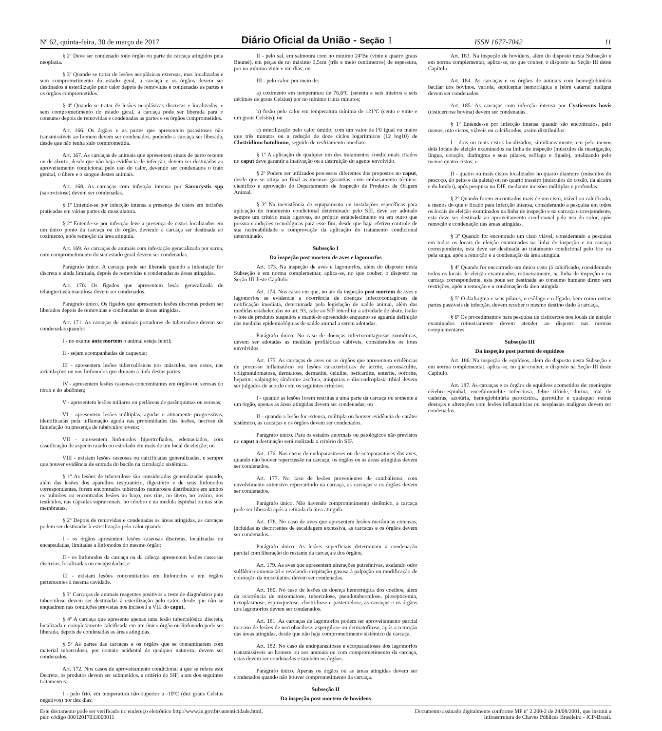Nº 62, quinta-feira, 30 de março de 2017 Diário Oficial da União - Seção 1 ISSN 1677-7042 11
§ 2º Deve ser condenado todo órgão ou parte de carcaça atingidos pela neoplasia.
§ 3º Quando se tratar de lesões neoplásicas extensas, mas localizadas e sem comprometimento do estado geral, a carcaça e os órgãos devem ser destinados à esterilização pelo calor depois de removidas e condenadas as partes e os órgãos comprometidos.
§ 4º Quando se tratar de lesões neoplásicas discretas e localizadas, e sem comprometimento do estado geral, a carcaça pode ser liberada para o consumo depois de removidas e condenadas as partes e os órgãos comprometidos.
Art. 166. Os órgãos e as partes que apresentem parasitoses não transmissíveis ao homem devem ser condenados, podendo a carcaça ser liberada, desde que não tenha sido comprometida.
Art. 167. As carcaças de animais que apresentem sinais de parto recente ou de aborto, desde que não haja evidência de infecção, devem ser destinadas ao aproveitamento condicional pelo uso do calor, devendo ser condenados o trato genital, o úbere e o sangue destes animais.
Art. 168. As carcaças com infecção intensa por Sarcocystis spp (sarcocistose) devem ser condenadas.
§ 1º Entende-se por infecção intensa a presença de cistos em incisões praticadas em várias partes da musculatura.
§ 2º Entende-se por infecção leve a presença de cistos localizados em um único ponto da carcaça ou do órgão, devendo a carcaça ser destinada ao cozimento, após remoção da área atingida.
Art. 169. As carcaças de animais com infestação generalizada por sarna, com comprometimento do seu estado geral devem ser condenadas.
Parágrafo único. A carcaça pode ser liberada quando a infestação for discreta e ainda limitada, depois de removidas e condenadas as áreas atingidas.
Art. 170. Os fígados que apresentem lesão generalizada de telangiectasia maculosa devem ser condenados.
Parágrafo único. Os fígados que apresentem lesões discretas podem ser liberados depois de removidas e condenadas as áreas atingidas.
Art. 171. As carcaças de animais portadores de tuberculose devem ser condenadas quando:
I - no exame ante mortem o animal esteja febril;
II - sejam acompanhadas de caquexia;
III - apresentem lesões tuberculósicas nos músculos, nos ossos, nas articulações ou nos linfonodos que drenam a linfa destas partes;
IV - apresentem lesões caseosas concomitantes em órgãos ou serosas do tórax e do abdômen;
V - apresentem lesões miliares ou perláceas de parênquimas ou serosas;
VI - apresentem lesões múltiplas, agudas e ativamente progressivas, identificadas pela inflamação aguda nas proximidades das lesões, necrose de liquefação ou presença de tubérculos jovens;
VII - apresentem linfonodos hipertrofiados, edemaciados, com caseificação de aspecto raiado ou estrelado em mais de um local de eleição; ou
VIII - existam lesões caseosas ou calcificadas generalizadas, e sempre que houver evidência de entrada do bacilo na circulação sistêmica.
§ 1º As lesões de tuberculose são consideradas generalizadas quando, além das lesões dos aparelhos respiratório, digestório e de seus linfonodos correspondentes, forem encontrados tubérculos numerosos distribuídos em ambos os pulmões ou encontradas lesões no baço, nos rins, no útero, no ovário, nos testículos, nas cápsulas suprarrenais, no cérebro e na medula espinhal ou nas suas membranas.
§ 2º Depois de removidas e condenadas as áreas atingidas, as carcaças podem ser destinadas à esterilização pelo calor quando:
I - os órgãos apresentem lesões caseosas discretas, localizadas ou encapsuladas, limitadas a linfonodos do mesmo órgão;
II - os linfonodos da carcaça ou da cabeça apresentem lesões caseosas discretas, localizadas ou encapsuladas; e
III - existam lesões concomitantes em linfonodos e em órgãos pertencentes à mesma cavidade.
§ 3º Carcaças de animais reagentes positivos a teste de diagnóstico para tuberculose devem ser destinadas à esterilização pelo calor, desde que não se enquadrem nas condições previstas nos incisos I a VIII do caput.
§ 4º A carcaça que apresente apenas uma lesão tuberculósica discreta, localizada e completamente calcificada em um único órgão ou linfonodo pode ser liberada, depois de condenadas as áreas atingidas.
§ 5º As partes das carcaças e os órgãos que se contaminarem com material tuberculoso, por contato acidental de qualquer natureza, devem ser condenados.
Art. 172. Nos casos de aproveitamento condicional a que se refere este Decreto, os produtos devem ser submetidos, a critério do SIF, a um dos seguintes tratamentos:
I - pelo frio, em temperatura não superior a -10ºC (dez graus Celsius negativos) por dez dias;
II - pelo sal, em salmoura com no mínimo 24ºBe (vinte e quatro graus Baumé), em peças de no máximo 3,5cm (três e meio centímetros) de espessura, por no mínimo vinte e um dias; ou
III - pelo calor, por meio de:
a) cozimento em temperatura de 76,6ºC (setenta e seis inteiros e seis décimos de graus Celsius) por no mínimo trinta minutos;
b) fusão pelo calor em temperatura mínima de 121ºC (cento e vinte e um graus Celsius); ou
c) esterilização pelo calor úmido, com um valor de F0 igual ou maior que três minutos ou a redução de doze ciclos logarítmicos (12 log10) de Clostridium botulinum, seguido de resfriamento imediato.
§ 1º A aplicação de qualquer um dos tratamentos condicionais citados no caput deve garantir a inativação ou a destruição do agente envolvido.
§ 2º Podem ser utilizados processos diferentes dos propostos no caput, desde que se atinja ao final as mesmas garantias, com embasamento técnico-científico e aprovação do Departamento de Inspeção de Produtos de Origem Animal.
§ 3º Na inexistência de equipamento ou instalações específicas para aplicação do tratamento condicional determinado pelo SIF, deve ser adotado sempre um critério mais rigoroso, no próprio estabelecimento ou em outro que possua condições tecnológicas para esse fim, desde que haja efetivo controle de sua rastreabilidade e comprovação da aplicação do tratamento condicional determinado.
Subseção I
Da inspeção post mortem de aves e lagomorfos
Art. 173. Na inspeção de aves e lagomorfos, além do disposto nesta Subseção e em norma complementar, aplica-se, no que couber, o disposto na Seção III deste Capítulo.
Art. 174. Nos casos em que, no ato da inspeção post mortem de aves e lagomorfos se evidencie a ocorrência de doenças infectocontagiosas de notificação imediata, determinada pela legislação de saúde animal, além das medidas estabelecidas no art. 93, cabe ao SIF interditar a atividade de abate, isolar o lote de produtos suspeitos e mantê-lo apreendido enquanto se aguarda definição das medidas epidemiológicas de saúde animal a serem adotadas.
Parágrafo único. No caso de doenças infectocontagiosas zoonóticas, devem ser adotadas as medidas profiláticas cabíveis, considerados os lotes envolvidos.
Art. 175. As carcaças de aves ou os órgãos que apresentem evidências de processo inflamatório ou lesões características de artrite, aerossaculite, coligranulomatose, dermatose, dermatite, celulite, pericardite, enterite, ooforite, hepatite, salpingite, síndrome ascítica, miopatias e discondroplasia tibial devem ser julgados de acordo com os seguintes critérios:
I - quando as lesões forem restritas a uma parte da carcaça ou somente a um órgão, apenas as áreas atingidas devem ser condenadas; ou
II - quando a lesão for extensa, múltipla ou houver evidência de caráter sistêmico, as carcaças e os órgãos devem ser condenados.
Parágrafo único. Para os estados anormais ou patológicos não previstos no caput a destinação será realizada a critério do SIF.
Art. 176. Nos casos de endoparasitoses ou de ectoparasitoses das aves, quando não houver repercussão na carcaça, os órgãos ou as áreas atingidas devem ser condenados.
Art. 177. No caso de lesões provenientes de canibalismo, com envolvimento extensivo repercutindo na carcaça, as carcaças e os órgãos devem ser condenados.
Parágrafo único. Não havendo comprometimento sistêmico, a carcaça pode ser liberada após a retirada da área atingida.
Art. 178. No caso de aves que apresentem lesões mecânicas extensas, incluídas as decorrentes de escaldagem excessiva, as carcaças e os órgãos devem ser condenados.
Parágrafo único. As lesões superficiais determinam a condenação parcial com liberação do restante da carcaça e dos órgãos.
Art. 179. As aves que apresentem alterações putrefativas, exalando odor sulfídrico-amoniacal e revelando crepitação gasosa à palpação ou modificação de coloração da musculatura devem ser condenadas.
Art. 180. No caso de lesões de doença hemorrágica dos coelhos, além da ocorrência de mixomatose, tuberculose, pseudotuberculose, piosepticemia, toxoplasmose, espiroquetose, clostridiose e pasteurelose, as carcaças e os órgãos dos lagomorfos devem ser condenados.
Art. 181. As carcaças de lagomorfos podem ter aproveitamento parcial no caso de lesões de necrobacilose, aspergilose ou dermatofitose, após a remoção das áreas atingidas, desde que não haja comprometimento sistêmico da carcaça.
Art. 182. No caso de endoparasitoses e ectoparasitoses dos lagomorfos transmissíveis ao homem ou aos animais ou com comprometimento da carcaça, estas devem ser condenadas e também os órgãos.
Parágrafo único. Apenas os órgãos ou as áreas atingidas devem ser condenados quando não houver comprometimento da carcaça.
Subseção II
Da inspeção post mortem de bovídeos
Art. 183. Na inspeção de bovídeos, além do disposto nesta Subseção e em norma complementar, aplica-se, no que couber, o disposto na Seção III deste Capítulo.
Art. 184. As carcaças e os órgãos de animais com hemoglobinúria bacilar dos bovinos, varíola, septicemia hemorrágica e febre catarral maligna devem ser condenados.
Art. 185. As carcaças com infecção intensa por Cysticercus bovis (cisticercose bovina) devem ser condenadas.
§ 1º Entende-se por infecção intensa quando são encontrados, pelo menos, oito cistos, viáveis ou calcificados, assim distribuídos:
I - dois ou mais cistos localizados, simultaneamente, em pelo menos dois locais de eleição examinados na linha de inspeção (músculos da mastigação, língua, coração, diafragma e seus pilares, esôfago e fígado), totalizando pelo menos quatro cistos; e
II - quatro ou mais cistos localizados no quarto dianteiro (músculos do pescoço, do peito e da paleta) ou no quarto traseiro (músculos do coxão, da alcatra e do lombo), após pesquisa no DIF, mediante incisões múltiplas e profundas.
§ 2º Quando forem encontrados mais de um cisto, viável ou calcificado, e menos do que o fixado para infecção intensa, considerando a pesquisa em todos os locais de eleição examinados na linha de inspeção e na carcaça correspondente, esta deve ser destinada ao aproveitamento condicional pelo uso do calor, após remoção e condenação das áreas atingidas.
§ 3º Quando for encontrado um cisto viável, considerando a pesquisa em todos os locais de eleição examinados na linha de inspeção e na carcaça correspondente, esta deve ser destinada ao tratamento condicional pelo frio ou pela salga, após a remoção e a condenação da área atingida.
§ 4º Quando for encontrado um único cisto já calcificado, considerando todos os locais de eleição examinados, rotineiramente, na linha de inspeção e na carcaça correspondente, esta pode ser destinada ao consumo humano direto sem restrições, após a remoção e a condenação da área atingida.
§ 5º O diafragma e seus pilares, o esôfago e o fígado, bem como outras partes passíveis de infecção, devem receber o mesmo destino dado à carcaça.
§ 6º Os procedimentos para pesquisa de cisticercos nos locais de eleição examinados rotineiramente devem atender ao disposto nas normas complementares.
Subseção III
Da inspeção post portem de equídeos
Art. 186. Na inspeção de equídeos, além do disposto nesta Subseção e em norma complementar, aplica-se, no que couber, o disposto na Seção III deste Capítulo.
Art. 187. As carcaças e os órgãos de equídeos acometidos de: meningite cérebro-espinhal, encefalomielite infecciosa, febre tifóide, durina, mal de cadeiras, azotúria, hemoglobinúria paroxística, garrotilho e quaisquer outras doenças e alterações com lesões inflamatórias ou neoplasias malignas devem ser condenados.
Este documento pode ser verificado no endereço eletrônico http://www.in.gov.br/autenticidade.html,
pelo código 00012017033000011
Documento assinado digitalmente conforme MP nº 2.200-2 de 24/08/2001, que institui a
Infraestrutura de Chaves Públicas Brasileira - ICP-Brasil.